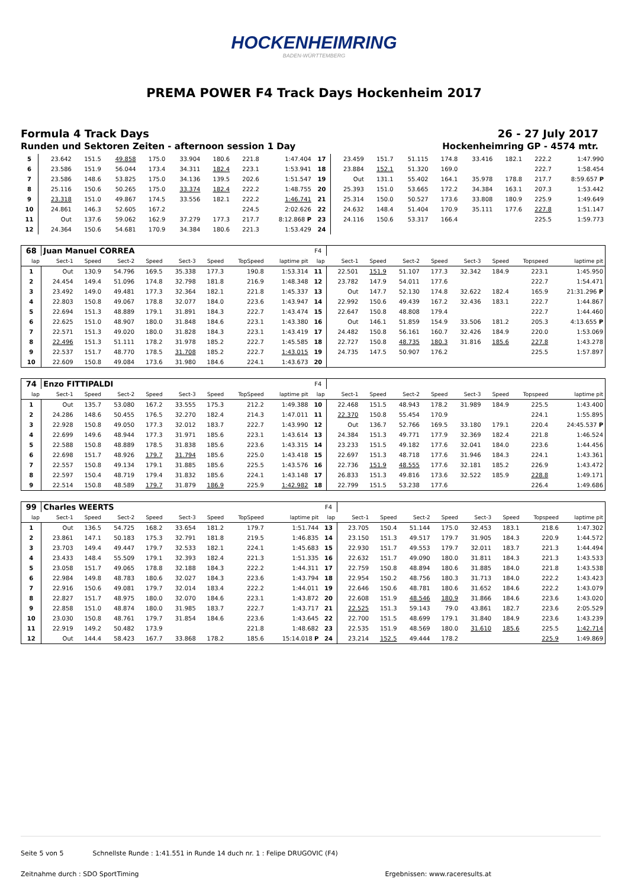HOCKENHEIMRING
BADEN-WÜRTTEMBERG
PREMA POWER F4 Track Days Hockenheim 2017
Formula 4 Track Days 26 - 27 July 2017
Runden und Sektoren Zeiten - afternoon session 1 Day Hockenheimring GP - 4574 mtr.
| 5 | 23.642 | 151.5 | 49.858 | 175.0 | 33.904 | 180.6 | 221.8 | 1:47.404 | 17 | 23.459 | 151.7 | 51.115 | 174.8 | 33.416 | 182.1 | 222.2 | 1:47.990 |
| 6 | 23.586 | 151.9 | 56.044 | 173.4 | 34.311 | 182.4 | 223.1 | 1:53.941 | 18 | 23.884 | 152.1 | 51.320 | 169.0 | | | 222.7 | 1:58.454 |
| 7 | 23.586 | 148.6 | 53.825 | 175.0 | 34.136 | 139.5 | 202.6 | 1:51.547 | 19 | Out | 131.1 | 55.402 | 164.1 | 35.978 | 178.8 | 217.7 | 8:59.657 P |
| 8 | 25.116 | 150.6 | 50.265 | 175.0 | 33.374 | 182.4 | 222.2 | 1:48.755 | 20 | 25.393 | 151.0 | 53.665 | 172.2 | 34.384 | 163.1 | 207.3 | 1:53.442 |
| 9 | 23.318 | 151.0 | 49.867 | 174.5 | 33.556 | 182.1 | 222.2 | 1:46.741 | 21 | 25.314 | 150.0 | 50.527 | 173.6 | 33.808 | 180.9 | 225.9 | 1:49.649 |
| 10 | 24.861 | 146.3 | 52.605 | 167.2 | | | 224.5 | 2:02.626 | 22 | 24.632 | 148.4 | 51.404 | 170.9 | 35.111 | 177.6 | 227.8 | 1:51.147 |
| 11 | Out | 137.6 | 59.062 | 162.9 | 37.279 | 177.3 | 217.7 | 8:12.868 P | 23 | 24.116 | 150.6 | 53.317 | 166.4 | | | 225.5 | 1:59.773 |
| 12 | 24.364 | 150.6 | 54.681 | 170.9 | 34.384 | 180.6 | 221.3 | 1:53.429 | 24 | | | | | | | | |
| 68 | Juan Manuel CORREA | | | | | | | | F4 | | | | | | | | |
| lap | Sect-1 | Speed | Sect-2 | Speed | Sect-3 | Speed | TopSpeed | laptime pit | lap | Sect-1 | Speed | Sect-2 | Speed | Sect-3 | Speed | Topspeed | laptime pit |
| 1 | Out | 130.9 | 54.796 | 169.5 | 35.338 | 177.3 | 190.8 | 1:53.314 | 11 | 22.501 | 151.9 | 51.107 | 177.3 | 32.342 | 184.9 | 223.1 | 1:45.950 |
| 2 | 24.454 | 149.4 | 51.096 | 174.8 | 32.798 | 181.8 | 216.9 | 1:48.348 | 12 | 23.782 | 147.9 | 54.011 | 177.6 | | | 222.7 | 1:54.471 |
| 3 | 23.492 | 149.0 | 49.481 | 177.3 | 32.364 | 182.1 | 221.8 | 1:45.337 | 13 | Out | 147.7 | 52.130 | 174.8 | 32.622 | 182.4 | 165.9 | 21:31.296 P |
| 4 | 22.803 | 150.8 | 49.067 | 178.8 | 32.077 | 184.0 | 223.6 | 1:43.947 | 14 | 22.992 | 150.6 | 49.439 | 167.2 | 32.436 | 183.1 | 222.7 | 1:44.867 |
| 5 | 22.694 | 151.3 | 48.889 | 179.1 | 31.891 | 184.3 | 222.7 | 1:43.474 | 15 | 22.647 | 150.8 | 48.808 | 179.4 | | | 222.7 | 1:44.460 |
| 6 | 22.625 | 151.0 | 48.907 | 180.0 | 31.848 | 184.6 | 223.1 | 1:43.380 | 16 | Out | 146.1 | 51.859 | 154.9 | 33.506 | 181.2 | 205.3 | 4:13.655 P |
| 7 | 22.571 | 151.3 | 49.020 | 180.0 | 31.828 | 184.3 | 223.1 | 1:43.419 | 17 | 24.482 | 150.8 | 56.161 | 160.7 | 32.426 | 184.9 | 220.0 | 1:53.069 |
| 8 | 22.496 | 151.3 | 51.111 | 178.2 | 31.978 | 185.2 | 222.7 | 1:45.585 | 18 | 22.727 | 150.8 | 48.735 | 180.3 | 31.816 | 185.6 | 227.8 | 1:43.278 |
| 9 | 22.537 | 151.7 | 48.770 | 178.5 | 31.708 | 185.2 | 222.7 | 1:43.015 | 19 | 24.735 | 147.5 | 50.907 | 176.2 | | | 225.5 | 1:57.897 |
| 10 | 22.609 | 150.8 | 49.084 | 173.6 | 31.980 | 184.6 | 224.1 | 1:43.673 | 20 | | | | | | | | |
| 74 | Enzo FITTIPALDI | | | | | | | | F4 | | | | | | | | |
| lap | Sect-1 | Speed | Sect-2 | Speed | Sect-3 | Speed | TopSpeed | laptime pit | lap | Sect-1 | Speed | Sect-2 | Speed | Sect-3 | Speed | Topspeed | laptime pit |
| 1 | Out | 135.7 | 53.080 | 167.2 | 33.555 | 175.3 | 212.2 | 1:49.388 | 10 | 22.468 | 151.5 | 48.943 | 178.2 | 31.989 | 184.9 | 225.5 | 1:43.400 |
| 2 | 24.286 | 148.6 | 50.455 | 176.5 | 32.270 | 182.4 | 214.3 | 1:47.011 | 11 | 22.370 | 150.8 | 55.454 | 170.9 | | | 224.1 | 1:55.895 |
| 3 | 22.928 | 150.8 | 49.050 | 177.3 | 32.012 | 183.7 | 222.7 | 1:43.990 | 12 | Out | 136.7 | 52.766 | 169.5 | 33.180 | 179.1 | 220.4 | 24:45.537 P |
| 4 | 22.699 | 149.6 | 48.944 | 177.3 | 31.971 | 185.6 | 223.1 | 1:43.614 | 13 | 24.384 | 151.3 | 49.771 | 177.9 | 32.369 | 182.4 | 221.8 | 1:46.524 |
| 5 | 22.588 | 150.8 | 48.889 | 178.5 | 31.838 | 185.6 | 223.6 | 1:43.315 | 14 | 23.233 | 151.5 | 49.182 | 177.6 | 32.041 | 184.0 | 223.6 | 1:44.456 |
| 6 | 22.698 | 151.7 | 48.926 | 179.7 | 31.794 | 185.6 | 225.0 | 1:43.418 | 15 | 22.697 | 151.3 | 48.718 | 177.6 | 31.946 | 184.3 | 224.1 | 1:43.361 |
| 7 | 22.557 | 150.8 | 49.134 | 179.1 | 31.885 | 185.6 | 225.5 | 1:43.576 | 16 | 22.736 | 151.9 | 48.555 | 177.6 | 32.181 | 185.2 | 226.9 | 1:43.472 |
| 8 | 22.597 | 150.4 | 48.719 | 179.4 | 31.832 | 185.6 | 224.1 | 1:43.148 | 17 | 26.833 | 151.3 | 49.816 | 173.6 | 32.522 | 185.9 | 228.8 | 1:49.171 |
| 9 | 22.514 | 150.8 | 48.589 | 179.7 | 31.879 | 186.9 | 225.9 | 1:42.982 | 18 | 22.799 | 151.5 | 53.238 | 177.6 | | | 226.4 | 1:49.686 |
| 99 | Charles WEERTS | | | | | | | | F4 | | | | | | | | |
| lap | Sect-1 | Speed | Sect-2 | Speed | Sect-3 | Speed | TopSpeed | laptime pit | lap | Sect-1 | Speed | Sect-2 | Speed | Sect-3 | Speed | Topspeed | laptime pit |
| 1 | Out | 136.5 | 54.725 | 168.2 | 33.654 | 181.2 | 179.7 | 1:51.744 | 13 | 23.705 | 150.4 | 51.144 | 175.0 | 32.453 | 183.1 | 218.6 | 1:47.302 |
| 2 | 23.861 | 147.1 | 50.183 | 175.3 | 32.791 | 181.8 | 219.5 | 1:46.835 | 14 | 23.150 | 151.3 | 49.517 | 179.7 | 31.905 | 184.3 | 220.9 | 1:44.572 |
| 3 | 23.703 | 149.4 | 49.447 | 179.7 | 32.533 | 182.1 | 224.1 | 1:45.683 | 15 | 22.930 | 151.7 | 49.553 | 179.7 | 32.011 | 183.7 | 221.3 | 1:44.494 |
| 4 | 23.433 | 148.4 | 55.509 | 179.1 | 32.393 | 182.4 | 221.3 | 1:51.335 | 16 | 22.632 | 151.7 | 49.090 | 180.0 | 31.811 | 184.3 | 221.3 | 1:43.533 |
| 5 | 23.058 | 151.7 | 49.065 | 178.8 | 32.188 | 184.3 | 222.2 | 1:44.311 | 17 | 22.759 | 150.8 | 48.894 | 180.6 | 31.885 | 184.0 | 221.8 | 1:43.538 |
| 6 | 22.984 | 149.8 | 48.783 | 180.6 | 32.027 | 184.3 | 223.6 | 1:43.794 | 18 | 22.954 | 150.2 | 48.756 | 180.3 | 31.713 | 184.0 | 222.2 | 1:43.423 |
| 7 | 22.916 | 150.6 | 49.081 | 179.7 | 32.014 | 183.4 | 222.2 | 1:44.011 | 19 | 22.646 | 150.6 | 48.781 | 180.6 | 31.652 | 184.6 | 222.2 | 1:43.079 |
| 8 | 22.827 | 151.7 | 48.975 | 180.0 | 32.070 | 184.6 | 223.1 | 1:43.872 | 20 | 22.608 | 151.9 | 48.546 | 180.9 | 31.866 | 184.6 | 223.6 | 1:43.020 |
| 9 | 22.858 | 151.0 | 48.874 | 180.0 | 31.985 | 183.7 | 222.7 | 1:43.717 | 21 | 22.525 | 151.3 | 59.143 | 79.0 | 43.861 | 182.7 | 223.6 | 2:05.529 |
| 10 | 23.030 | 150.8 | 48.761 | 179.7 | 31.854 | 184.6 | 223.6 | 1:43.645 | 22 | 22.700 | 151.5 | 48.699 | 179.1 | 31.840 | 184.9 | 223.6 | 1:43.239 |
| 11 | 22.919 | 149.2 | 50.482 | 173.9 | | | 221.8 | 1:48.682 | 23 | 22.535 | 151.9 | 48.569 | 180.0 | 31.610 | 185.6 | 225.5 | 1:42.714 |
| 12 | Out | 144.4 | 58.423 | 167.7 | 33.868 | 178.2 | 185.6 | 15:14.018 P | 24 | 23.214 | 152.5 | 49.444 | 178.2 | | | 225.9 | 1:49.869 |
Seite 5 von 5 Schnellste Runde : 1:41.551 in Runde 14 duch nr. 1 : Felipe DRUGOVIC (F4)
Zeitnahme durch : SDO SportTiming Ergebnissen: www.raceresults.at